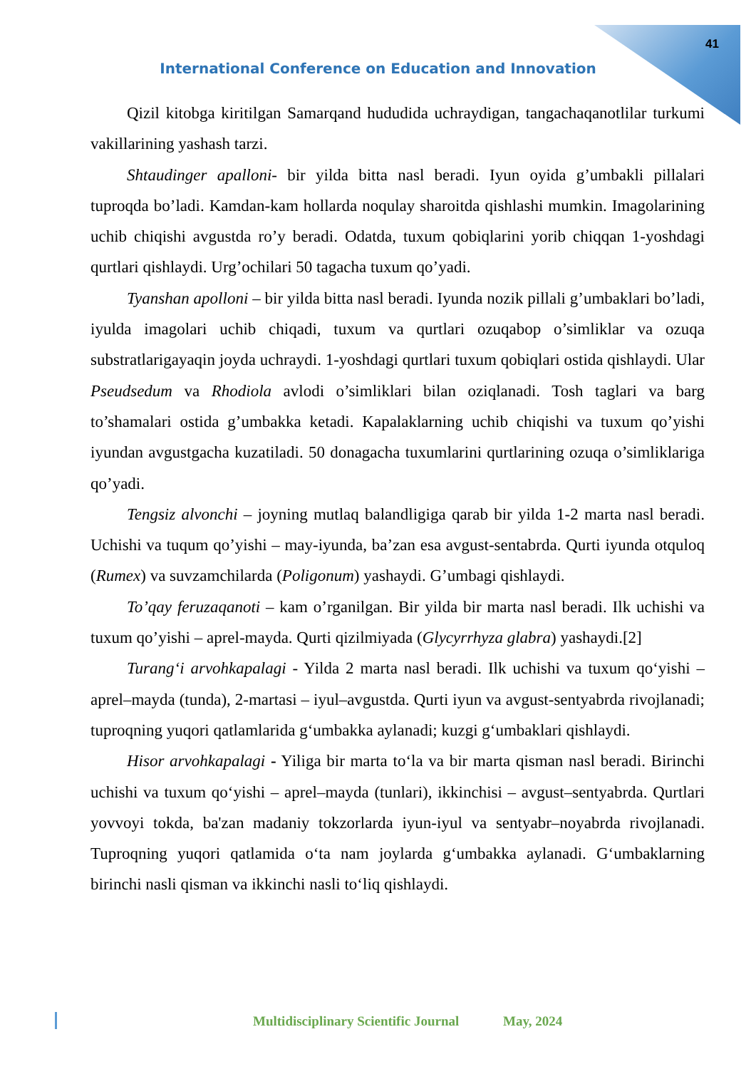41
International Conference on Education and Innovation
Qizil kitobga kiritilgan Samarqand hududida uchraydigan, tangachaqanotlilar turkumi vakillarining yashash tarzi.
Shtaudinger apalloni- bir yilda bitta nasl beradi. Iyun oyida g’umbakli pillalari tuproqda bo’ladi. Kamdan-kam hollarda noqulay sharoitda qishlashi mumkin. Imagolarining uchib chiqishi avgustda ro’y beradi. Odatda, tuxum qobiqlarini yorib chiqqan 1-yoshdagi qurtlari qishlaydi. Urg’ochilari 50 tagacha tuxum qo’yadi.
Tyanshan apolloni – bir yilda bitta nasl beradi. Iyunda nozik pillali g’umbaklari bo’ladi, iyulda imagolari uchib chiqadi, tuxum va qurtlari ozuqabop o’simliklar va ozuqa substratlarigayaqin joyda uchraydi. 1-yoshdagi qurtlari tuxum qobiqlari ostida qishlaydi. Ular Pseudsedum va Rhodiola avlodi o’simliklari bilan oziqlanadi. Tosh taglari va barg to’shamalari ostida g’umbakka ketadi. Kapalaklarning uchib chiqishi va tuxum qo’yishi iyundan avgustgacha kuzatiladi. 50 donagacha tuxumlarini qurtlarining ozuqa o’simliklariga qo’yadi.
Tengsiz alvonchi – joyning mutlaq balandligiga qarab bir yilda 1-2 marta nasl beradi. Uchishi va tuqum qo’yishi – may-iyunda, ba’zan esa avgust-sentabrda. Qurti iyunda otquloq (Rumex) va suvzamchilarda (Poligonum) yashaydi. G’umbagi qishlaydi.
To’qay feruzaqanoti – kam o’rganilgan. Bir yilda bir marta nasl beradi. Ilk uchishi va tuxum qo’yishi – aprel-mayda. Qurti qizilmiyada (Glycyrrhyza glabra) yashaydi.[2]
Turang‘i arvohkapalagi - Yilda 2 marta nasl beradi. Ilk uchishi va tuxum qo‘yishi – aprel–mayda (tunda), 2-martasi – iyul–avgustda. Qurti iyun va avgust-sentyabrda rivojlanadi; tuproqning yuqori qatlamlarida g‘umbakka aylanadi; kuzgi g‘umbaklari qishlaydi.
Hisor arvohkapalagi - Yiliga bir marta to‘la va bir marta qisman nasl beradi. Birinchi uchishi va tuxum qo‘yishi – aprel–mayda (tunlari), ikkinchisi – avgust–sentyabrda. Qurtlari yovvoyi tokda, ba'zan madaniy tokzorlarda iyun-iyul va sentyabr–noyabrda rivojlanadi. Tuproqning yuqori qatlamida o‘ta nam joylarda g‘umbakka aylanadi. G‘umbaklarning birinchi nasli qisman va ikkinchi nasli to‘liq qishlaydi.
Multidisciplinary Scientific Journal May, 2024